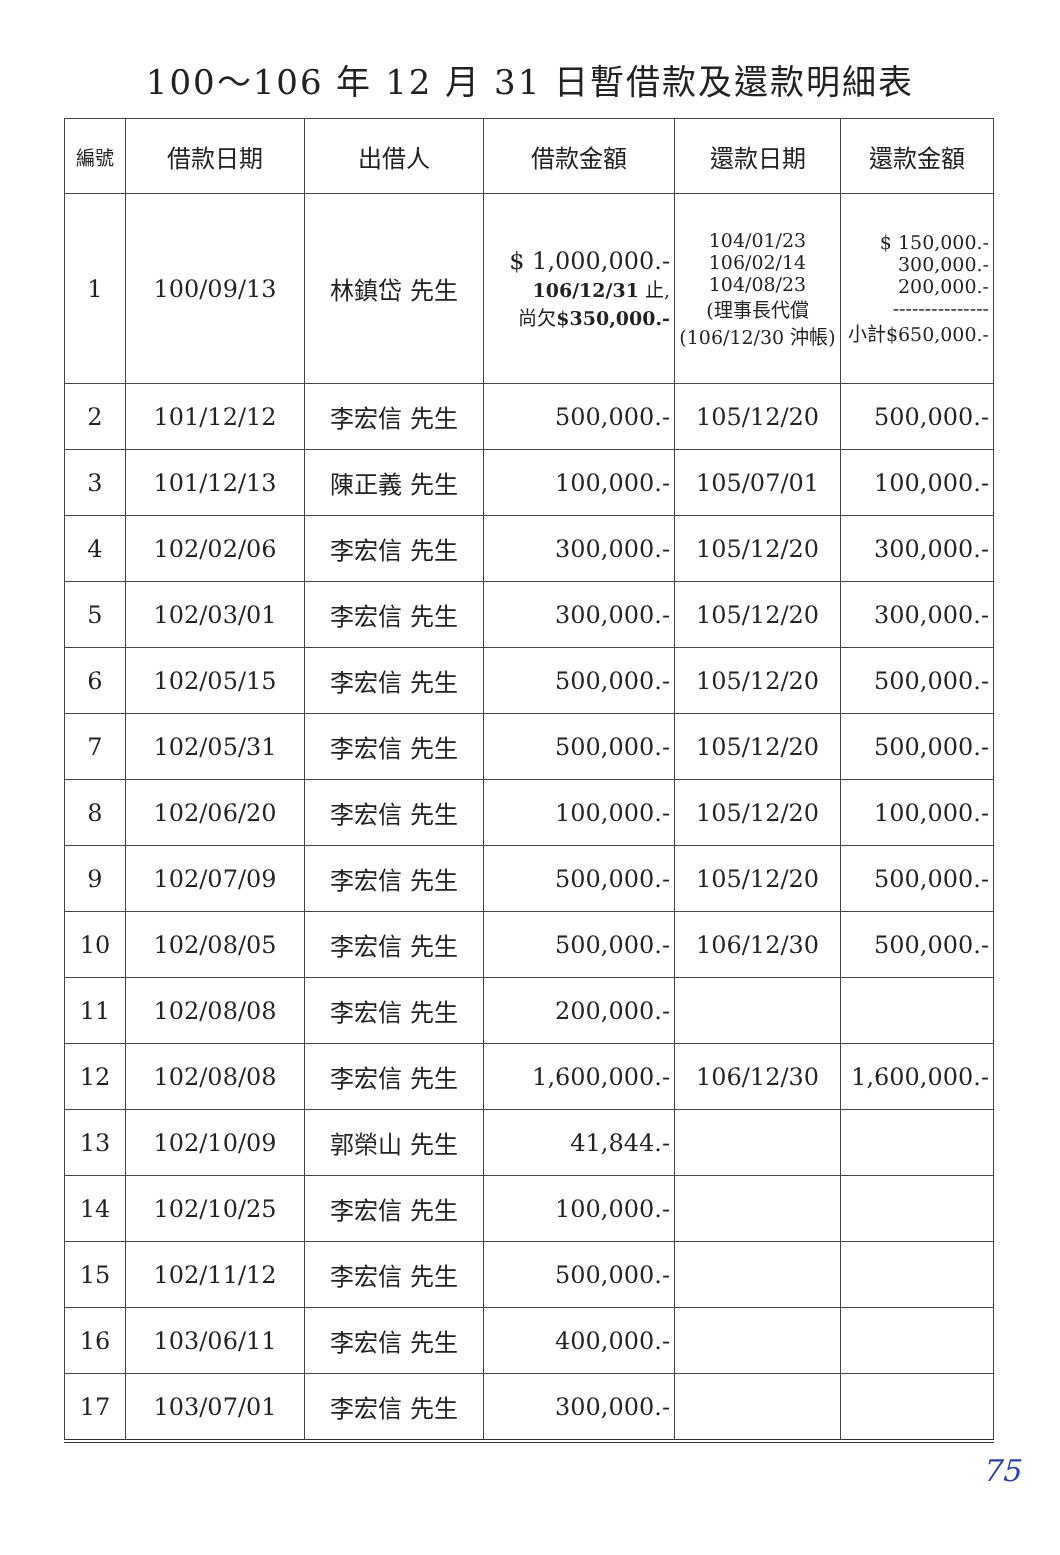100～106 年 12 月 31 日暫借款及還款明細表
| 編號 | 借款日期 | 出借人 | 借款金額 | 還款日期 | 還款金額 |
| --- | --- | --- | --- | --- | --- |
| 1 | 100/09/13 | 林鎮岱 先生 | $ 1,000,000.- 106/12/31 止, 尚欠 $350,000.- | 104/01/23 106/02/14 104/08/23 (理事長代償 (106/12/30 沖帳) | $ 150,000.- 300,000.- 200,000.- --------------- 小計$650,000.- |
| 2 | 101/12/12 | 李宏信 先生 | 500,000.- | 105/12/20 | 500,000.- |
| 3 | 101/12/13 | 陳正義 先生 | 100,000.- | 105/07/01 | 100,000.- |
| 4 | 102/02/06 | 李宏信 先生 | 300,000.- | 105/12/20 | 300,000.- |
| 5 | 102/03/01 | 李宏信 先生 | 300,000.- | 105/12/20 | 300,000.- |
| 6 | 102/05/15 | 李宏信 先生 | 500,000.- | 105/12/20 | 500,000.- |
| 7 | 102/05/31 | 李宏信 先生 | 500,000.- | 105/12/20 | 500,000.- |
| 8 | 102/06/20 | 李宏信 先生 | 100,000.- | 105/12/20 | 100,000.- |
| 9 | 102/07/09 | 李宏信 先生 | 500,000.- | 105/12/20 | 500,000.- |
| 10 | 102/08/05 | 李宏信 先生 | 500,000.- | 106/12/30 | 500,000.- |
| 11 | 102/08/08 | 李宏信 先生 | 200,000.- | | |
| 12 | 102/08/08 | 李宏信 先生 | 1,600,000.- | 106/12/30 | 1,600,000.- |
| 13 | 102/10/09 | 郭榮山 先生 | 41,844.- | | |
| 14 | 102/10/25 | 李宏信 先生 | 100,000.- | | |
| 15 | 102/11/12 | 李宏信 先生 | 500,000.- | | |
| 16 | 103/06/11 | 李宏信 先生 | 400,000.- | | |
| 17 | 103/07/01 | 李宏信 先生 | 300,000.- | | |
75